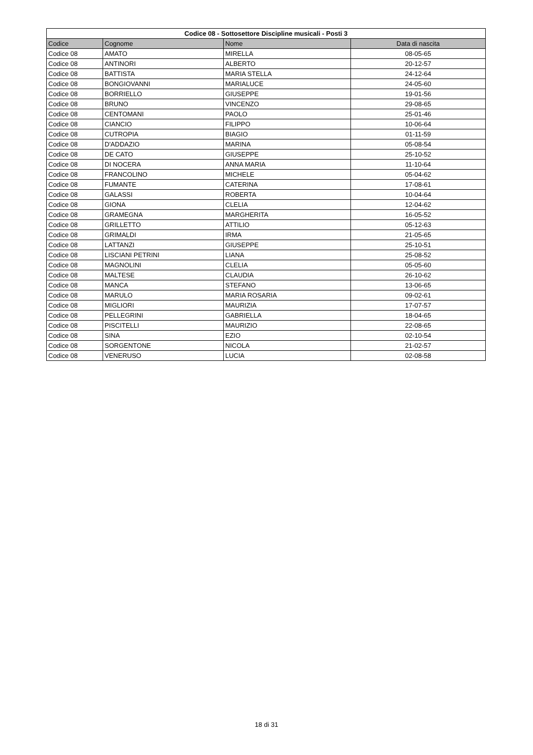| Codice 08 - Sottosettore Discipline musicali - Posti 3 | | | |
| --- | --- | --- | --- |
| Codice | Cognome | Nome | Data di nascita |
| Codice 08 | AMATO | MIRELLA | 08-05-65 |
| Codice 08 | ANTINORI | ALBERTO | 20-12-57 |
| Codice 08 | BATTISTA | MARIA STELLA | 24-12-64 |
| Codice 08 | BONGIOVANNI | MARIALUCE | 24-05-60 |
| Codice 08 | BORRIELLO | GIUSEPPE | 19-01-56 |
| Codice 08 | BRUNO | VINCENZO | 29-08-65 |
| Codice 08 | CENTOMANI | PAOLO | 25-01-46 |
| Codice 08 | CIANCIO | FILIPPO | 10-06-64 |
| Codice 08 | CUTROPIA | BIAGIO | 01-11-59 |
| Codice 08 | D'ADDAZIO | MARINA | 05-08-54 |
| Codice 08 | DE CATO | GIUSEPPE | 25-10-52 |
| Codice 08 | DI NOCERA | ANNA MARIA | 11-10-64 |
| Codice 08 | FRANCOLINO | MICHELE | 05-04-62 |
| Codice 08 | FUMANTE | CATERINA | 17-08-61 |
| Codice 08 | GALASSI | ROBERTA | 10-04-64 |
| Codice 08 | GIONA | CLELIA | 12-04-62 |
| Codice 08 | GRAMEGNA | MARGHERITA | 16-05-52 |
| Codice 08 | GRILLETTO | ATTILIO | 05-12-63 |
| Codice 08 | GRIMALDI | IRMA | 21-05-65 |
| Codice 08 | LATTANZI | GIUSEPPE | 25-10-51 |
| Codice 08 | LISCIANI PETRINI | LIANA | 25-08-52 |
| Codice 08 | MAGNOLINI | CLELIA | 05-05-60 |
| Codice 08 | MALTESE | CLAUDIA | 26-10-62 |
| Codice 08 | MANCA | STEFANO | 13-06-65 |
| Codice 08 | MARULO | MARIA ROSARIA | 09-02-61 |
| Codice 08 | MIGLIORI | MAURIZIA | 17-07-57 |
| Codice 08 | PELLEGRINI | GABRIELLA | 18-04-65 |
| Codice 08 | PISCITELLI | MAURIZIO | 22-08-65 |
| Codice 08 | SINA | EZIO | 02-10-54 |
| Codice 08 | SORGENTONE | NICOLA | 21-02-57 |
| Codice 08 | VENERUSO | LUCIA | 02-08-58 |
18 di 31